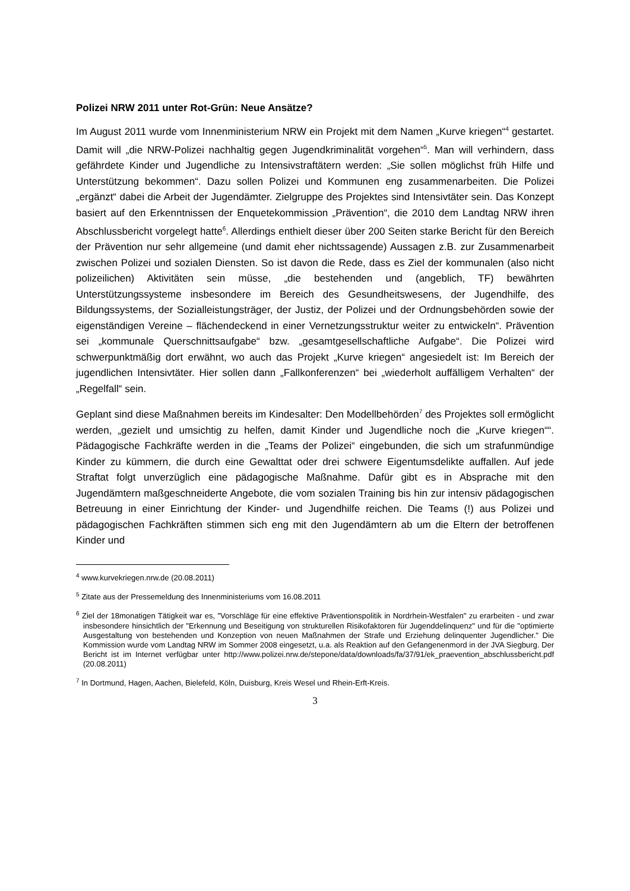Polizei NRW 2011 unter Rot-Grün: Neue Ansätze?
Im August 2011 wurde vom Innenministerium NRW ein Projekt mit dem Namen „Kurve kriegen“<sup>4</sup> gestartet. Damit will „die NRW-Polizei nachhaltig gegen Jugendkriminalität vorgehen“<sup>5</sup>. Man will verhindern, dass gefährdete Kinder und Jugendliche zu Intensivstraftätern werden: „Sie sollen möglichst früh Hilfe und Unterstützung bekommen“. Dazu sollen Polizei und Kommunen eng zusammenarbeiten. Die Polizei „ergänzt“ dabei die Arbeit der Jugendämter. Zielgruppe des Projektes sind Intensivtäter sein. Das Konzept basiert auf den Erkenntnissen der Enquetekommission „Prävention“, die 2010 dem Landtag NRW ihren Abschlussbericht vorgelegt hatte<sup>6</sup>. Allerdings enthielt dieser über 200 Seiten starke Bericht für den Bereich der Prävention nur sehr allgemeine (und damit eher nichtssagende) Aussagen z.B. zur Zusammenarbeit zwischen Polizei und sozialen Diensten. So ist davon die Rede, dass es Ziel der kommunalen (also nicht polizeilichen) Aktivitäten sein müsse, „die bestehenden und (angeblich, TF) bewährten Unterstützungssysteme insbesondere im Bereich des Gesundheitswesens, der Jugendhilfe, des Bildungssystems, der Sozialleistungsträger, der Justiz, der Polizei und der Ordnungsbehörden sowie der eigenständigen Vereine – flächendeckend in einer Vernetzungsstruktur weiter zu entwickeln“. Prävention sei „kommunale Querschnittsaufgabe“ bzw. „gesamtgesellschaftliche Aufgabe“. Die Polizei wird schwerpunktmäßig dort erwähnt, wo auch das Projekt „Kurve kriegen“ angesiedelt ist: Im Bereich der jugendlichen Intensivtäter. Hier sollen dann „Fallkonferenzen“ bei „wiederholt auffälligem Verhalten“ der „Regelfall“ sein.
Geplant sind diese Maßnahmen bereits im Kindesalter: Den Modellbehörden<sup>7</sup> des Projektes soll ermöglicht werden, „gezielt und umsichtig zu helfen, damit Kinder und Jugendliche noch die „Kurve kriegen““. Pädagogische Fachkräfte werden in die „Teams der Polizei“ eingebunden, die sich um strafunmündige Kinder zu kümmern, die durch eine Gewalttat oder drei schwere Eigentumsdelikte auffallen. Auf jede Straftat folgt unverzüglich eine pädagogische Maßnahme. Dafür gibt es in Absprache mit den Jugendämtern maßgeschneiderte Angebote, die vom sozialen Training bis hin zur intensiv pädagogischen Betreuung in einer Einrichtung der Kinder- und Jugendhilfe reichen. Die Teams (!) aus Polizei und pädagogischen Fachkräften stimmen sich eng mit den Jugendämtern ab um die Eltern der betroffenen Kinder und
<sup>4</sup> www.kurvekriegen.nrw.de (20.08.2011)
<sup>5</sup> Zitate aus der Pressemeldung des Innenministeriums vom 16.08.2011
<sup>6</sup> Ziel der 18monatigen Tätigkeit war es, "Vorschläge für eine effektive Präventionspolitik in Nordrhein-Westfalen" zu erarbeiten - und zwar insbesondere hinsichtlich der "Erkennung und Beseitigung von strukturellen Risikofaktoren für Jugenddelinquenz" und für die "optimierte Ausgestaltung von bestehenden und Konzeption von neuen Maßnahmen der Strafe und Erziehung delinquenter Jugendlicher." Die Kommission wurde vom Landtag NRW im Sommer 2008 eingesetzt, u.a. als Reaktion auf den Gefangenenmord in der JVA Siegburg. Der Bericht ist im Internet verfügbar unter http://www.polizei.nrw.de/stepone/data/downloads/fa/37/91/ek_praevention_abschlussbericht.pdf (20.08.2011)
<sup>7</sup> In Dortmund, Hagen, Aachen, Bielefeld, Köln, Duisburg, Kreis Wesel und Rhein-Erft-Kreis.
3